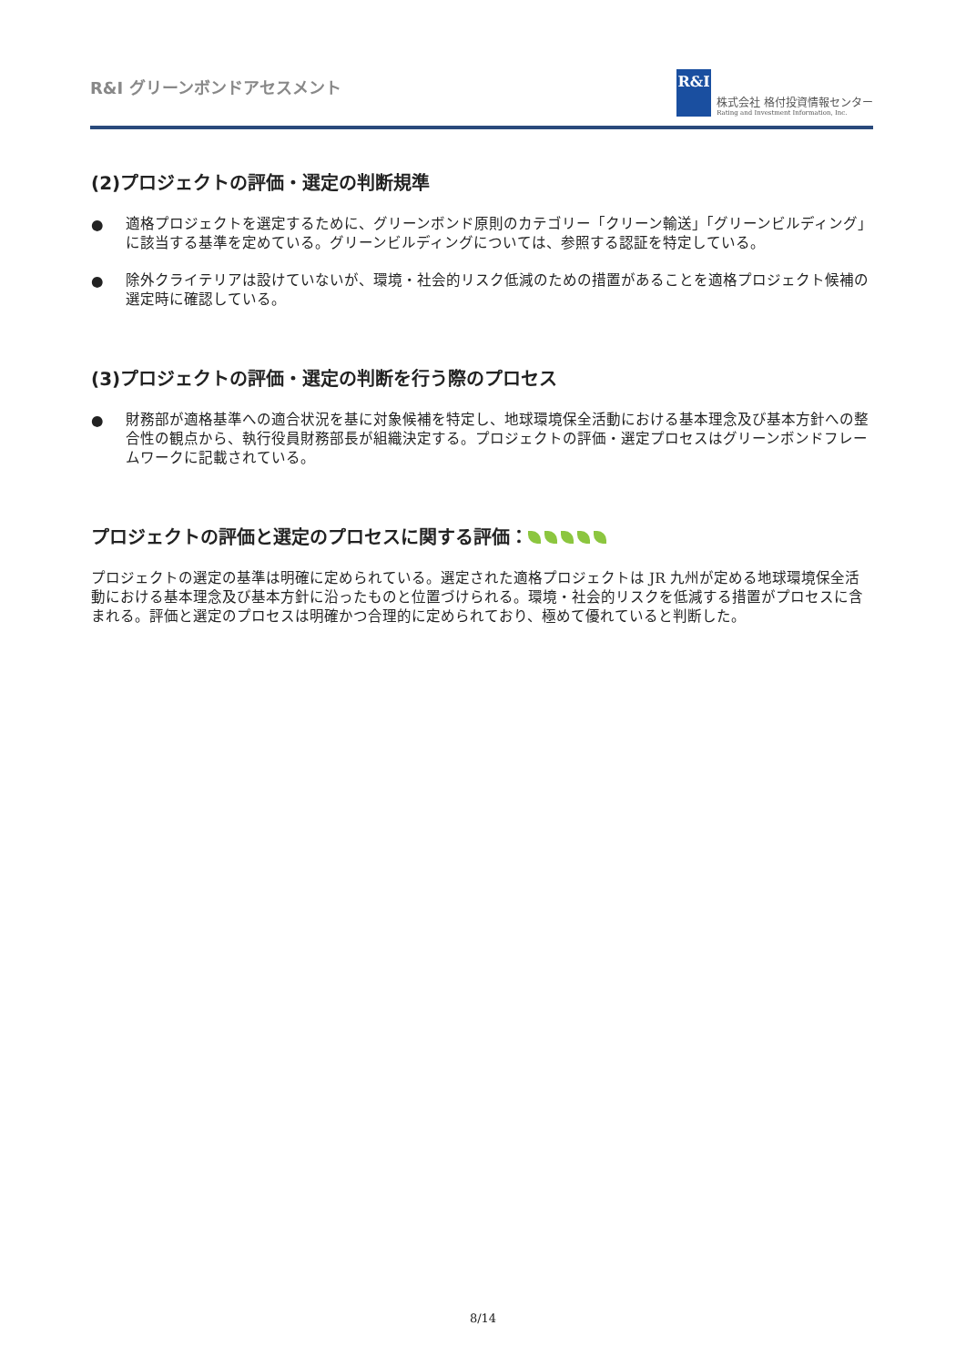R&I グリーンボンドアセスメント
R&I
株式会社 格付投資情報センター
Rating and Investment Information, Inc.
(2)プロジェクトの評価・選定の判断規準
● 適格プロジェクトを選定するために、グリーンボンド原則のカテゴリー「クリーン輸送」「グリーンビルディング」に該当する基準を定めている。グリーンビルディングについては、参照する認証を特定している。
● 除外クライテリアは設けていないが、環境・社会的リスク低減のための措置があることを適格プロジェクト候補の選定時に確認している。
(3)プロジェクトの評価・選定の判断を行う際のプロセス
● 財務部が適格基準への適合状況を基に対象候補を特定し、地球環境保全活動における基本理念及び基本方針への整合性の観点から、執行役員財務部長が組織決定する。プロジェクトの評価・選定プロセスはグリーンボンドフレームワークに記載されている。
プロジェクトの評価と選定のプロセスに関する評価：
プロジェクトの選定の基準は明確に定められている。選定された適格プロジェクトは JR 九州が定める地球環境保全活動における基本理念及び基本方針に沿ったものと位置づけられる。環境・社会的リスクを低減する措置がプロセスに含まれる。評価と選定のプロセスは明確かつ合理的に定められており、極めて優れていると判断した。
8/14